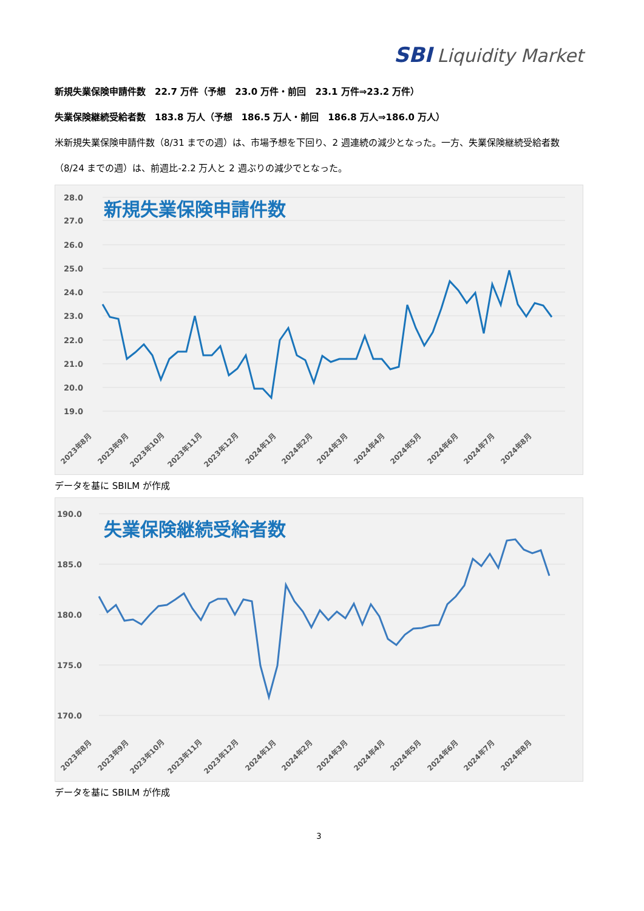SBI Liquidity Market
新規失業保険申請件数　22.7 万件（予想　23.0 万件・前回　23.1 万件⇒23.2 万件）
失業保険継続受給者数　183.8 万人（予想　186.5 万人・前回　186.8 万人⇒186.0 万人）
米新規失業保険申請件数（8/31 までの週）は、市場予想を下回り、2 週連続の減少となった。一方、失業保険継続受給者数（8/24 までの週）は、前週比-2.2 万人と 2 週ぶりの減少でとなった。
新規失業保険申請件数
28.0
27.0
26.0
25.0
24.0
23.0
22.0
21.0
20.0
19.0
2023年8月
2023年9月
2023年10月
2023年11月
2023年12月
2024年1月
2024年2月
2024年3月
2024年4月
2024年5月
2024年6月
2024年7月
2024年8月
データを基に SBILM が作成
失業保険継続受給者数
190.0
185.0
180.0
175.0
170.0
2023年8月
2023年9月
2023年10月
2023年11月
2023年12月
2024年1月
2024年2月
2024年3月
2024年4月
2024年5月
2024年6月
2024年7月
2024年8月
データを基に SBILM が作成
3